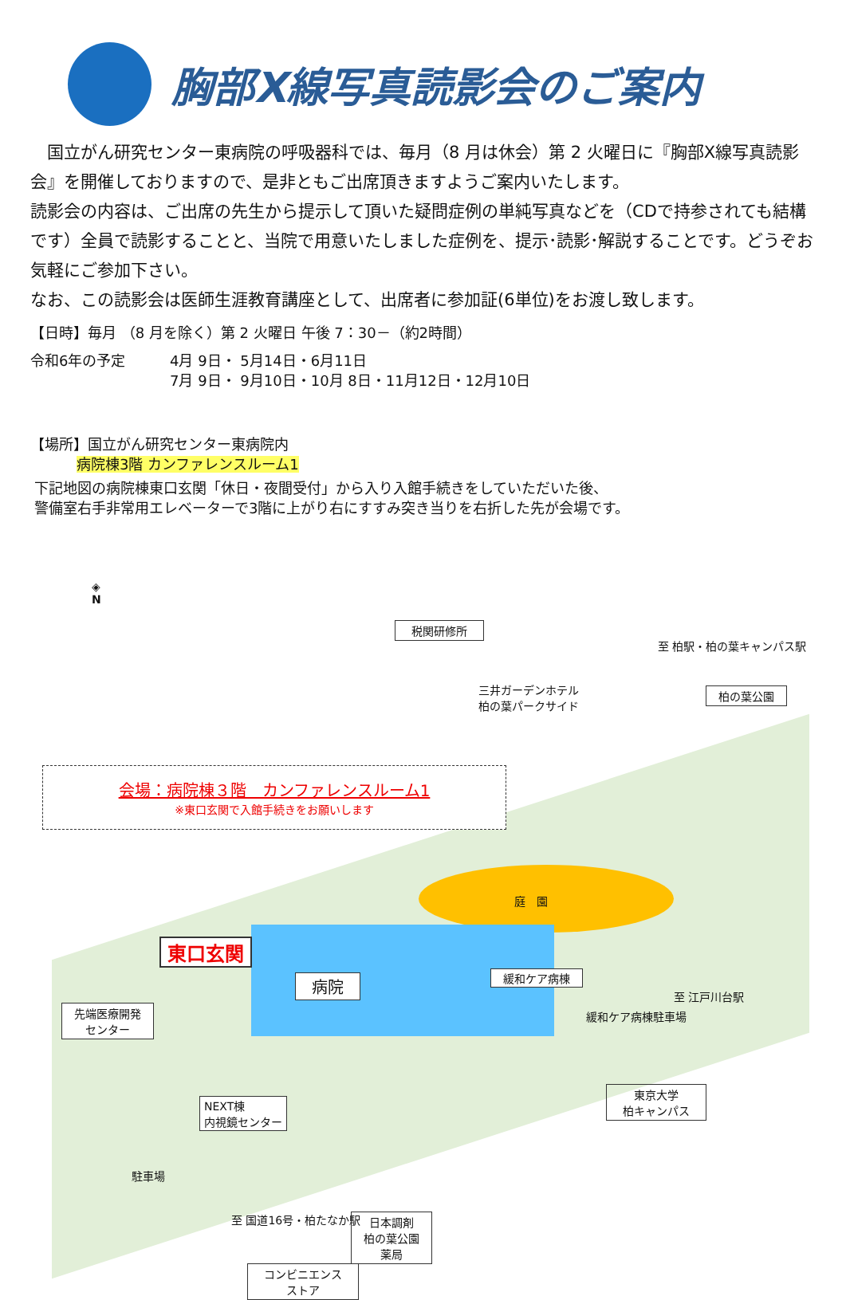胸部X線写真読影会のご案内
　国立がん研究センター東病院の呼吸器科では、毎月（8 月は休会）第 2 火曜日に『胸部X線写真読影会』を開催しておりますので、是非ともご出席頂きますようご案内いたします。
読影会の内容は、ご出席の先生から提示して頂いた疑問症例の単純写真などを（CDで持参されても結構です）全員で読影することと、当院で用意いたしました症例を、提示･読影･解説することです。どうぞお気軽にご参加下さい。
なお、この読影会は医師生涯教育講座として、出席者に参加証(6単位)をお渡し致します。
【日時】毎月 （8 月を除く）第 2 火曜日 午後 7：30－（約2時間）
令和6年の予定 4月 9日・ 5月14日・6月11日
7月 9日・ 9月10日・10月 8日・11月12日・12月10日
【場所】国立がん研究センター東病院内
病院棟3階 カンファレンスルーム1
下記地図の病院棟東口玄関「休日・夜間受付」から入り入館手続きをしていただいた後、
警備室右手非常用エレベーターで3階に上がり右にすすみ突き当りを右折した先が会場です。
◈
N
税関研修所
三井ガーデンホテル
柏の葉パークサイド
柏の葉公園
至 柏駅・柏の葉キャンパス駅
会場：病院棟３階　カンファレンスルーム1
※東口玄関で入館手続きをお願いします
庭　園
東口玄関
病院 緩和ケア病棟
先端医療開発
センター
緩和ケア病棟駐車場
至 江戸川台駅
NEXT棟
内視鏡センター
東京大学
柏キャンパス
駐車場
至 国道16号・柏たなか駅
日本調剤
柏の葉公園
薬局
コンビニエンス
ストア